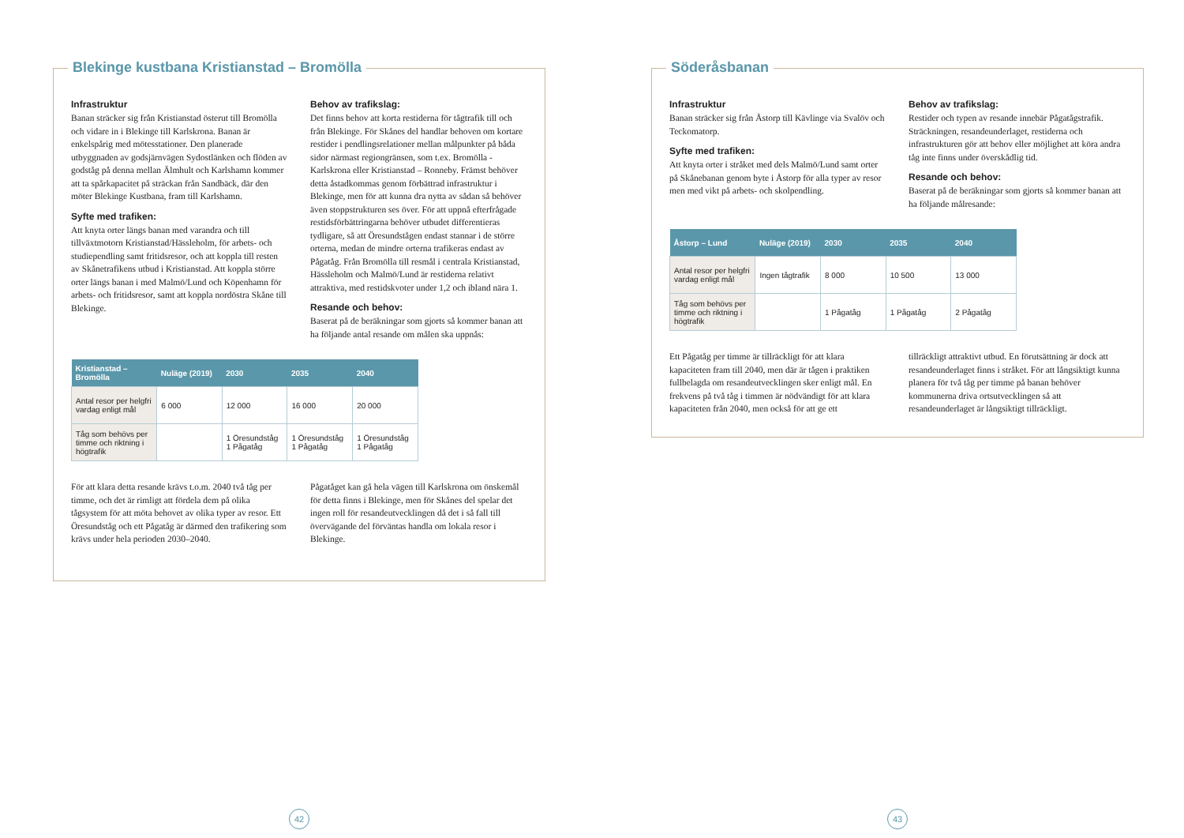Blekinge kustbana Kristianstad – Bromölla
Infrastruktur
Banan sträcker sig från Kristianstad österut till Bromölla och vidare in i Blekinge till Karlskrona. Banan är enkelspårig med mötesstationer. Den planerade utbyggnaden av godsjärnvägen Sydostlänken och flöden av godståg på denna mellan Älmhult och Karlshamn kommer att ta spårkapacitet på sträckan från Sandbäck, där den möter Blekinge Kustbana, fram till Karlshamn.
Syfte med trafiken:
Att knyta orter längs banan med varandra och till tillväxtmotorn Kristianstad/Hässleholm, för arbets- och studiependling samt fritidsresor, och att koppla till resten av Skånetrafikens utbud i Kristianstad. Att koppla större orter längs banan i med Malmö/Lund och Köpenhamn för arbets- och fritidsresor, samt att koppla nordöstra Skåne till Blekinge.
Behov av trafikslag:
Det finns behov att korta restiderna för tågtrafik till och från Blekinge. För Skånes del handlar behoven om kortare restider i pendlingsrelationer mellan målpunkter på båda sidor närmast regiongränsen, som t.ex. Bromölla - Karlskrona eller Kristianstad – Ronneby. Främst behöver detta åstadkommas genom förbättrad infrastruktur i Blekinge, men för att kunna dra nytta av sådan så behöver även stoppstrukturen ses över. För att uppnå efterfrågade restidsförbättringarna behöver utbudet differentieras tydligare, så att Öresundstågen endast stannar i de större orterna, medan de mindre orterna trafikeras endast av Pågatåg. Från Bromölla till resmål i centrala Kristianstad, Hässleholm och Malmö/Lund är restiderna relativt attraktiva, med restidskvoter under 1,2 och ibland nära 1.
Resande och behov:
Baserat på de beräkningar som gjorts så kommer banan att ha följande antal resande om målen ska uppnås:
| Kristianstad – Bromölla | Nuläge (2019) | 2030 | 2035 | 2040 |
| --- | --- | --- | --- | --- |
| Antal resor per helgfri vardag enligt mål | 6 000 | 12 000 | 16 000 | 20 000 |
| Tåg som behövs per timme och riktning i högtrafik | | 1 Öresundståg 1 Pågatåg | 1 Öresundståg 1 Pågatåg | 1 Öresundståg 1 Pågatåg |
För att klara detta resande krävs t.o.m. 2040 två tåg per timme, och det är rimligt att fördela dem på olika tågsystem för att möta behovet av olika typer av resor. Ett Öresundståg och ett Pågatåg är därmed den trafikering som krävs under hela perioden 2030–2040.
Pågatåget kan gå hela vägen till Karlskrona om önskemål för detta finns i Blekinge, men för Skånes del spelar det ingen roll för resandeutvecklingen då det i så fall till övervägande del förväntas handla om lokala resor i Blekinge.
Söderåsbanan
Infrastruktur
Banan sträcker sig från Åstorp till Kävlinge via Svalöv och Teckomatorp.
Syfte med trafiken:
Att knyta orter i stråket med dels Malmö/Lund samt orter på Skånebanan genom byte i Åstorp för alla typer av resor men med vikt på arbets- och skolpendling.
Behov av trafikslag:
Restider och typen av resande innebär Pågatågstrafik. Sträckningen, resandeunderlaget, restiderna och infrastrukturen gör att behov eller möjlighet att köra andra tåg inte finns under överskådlig tid.
Resande och behov:
Baserat på de beräkningar som gjorts så kommer banan att ha följande målresande:
| Åstorp – Lund | Nuläge (2019) | 2030 | 2035 | 2040 |
| --- | --- | --- | --- | --- |
| Antal resor per helgfri vardag enligt mål | Ingen tågtrafik | 8 000 | 10 500 | 13 000 |
| Tåg som behövs per timme och riktning i högtrafik | | 1 Pågatåg | 1 Pågatåg | 2 Pågatåg |
Ett Pågatåg per timme är tillräckligt för att klara kapaciteten fram till 2040, men där är tågen i praktiken fullbelagda om resandeutvecklingen sker enligt mål. En frekvens på två tåg i timmen är nödvändigt för att klara kapaciteten från 2040, men också för att ge ett
tillräckligt attraktivt utbud. En förutsättning är dock att resandeunderlaget finns i stråket. För att långsiktigt kunna planera för två tåg per timme på banan behöver kommunerna driva ortsutvecklingen så att resandeunderlaget är långsiktigt tillräckligt.
42 43